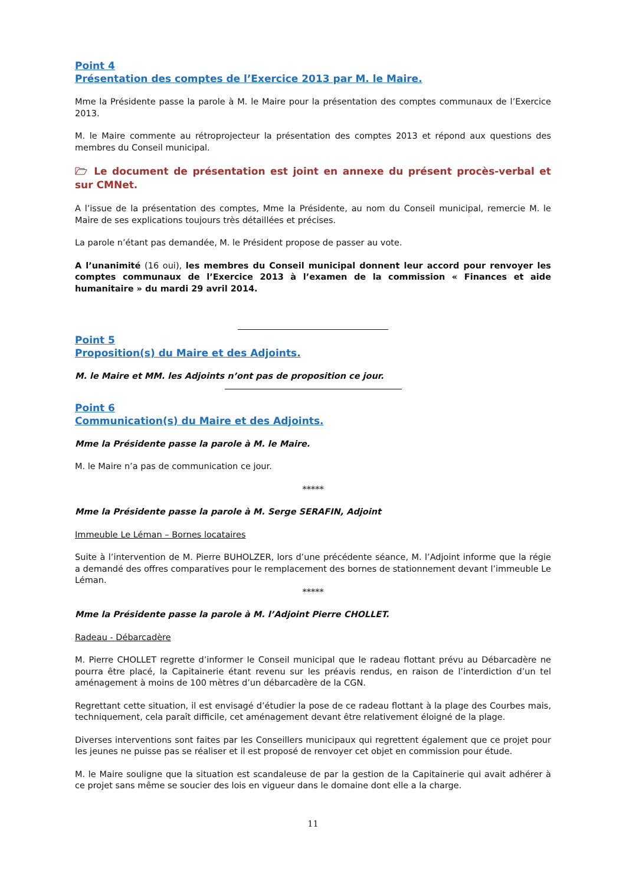Point 4
Présentation des comptes de l’Exercice 2013 par M. le Maire.
Mme la Présidente passe la parole à M. le Maire pour la présentation des comptes communaux de l’Exercice 2013.
M. le Maire commente au rétroprojecteur la présentation des comptes 2013 et répond aux questions des membres du Conseil municipal.
🗁 Le document de présentation est joint en annexe du présent procès-verbal et sur CMNet.
A l’issue de la présentation des comptes, Mme la Présidente, au nom du Conseil municipal, remercie M. le Maire de ses explications toujours très détaillées et précises.
La parole n’étant pas demandée, M. le Président propose de passer au vote.
A l’unanimité (16 oui), les membres du Conseil municipal donnent leur accord pour renvoyer les comptes communaux de l’Exercice 2013 à l’examen de la commission « Finances et aide humanitaire » du mardi 29 avril 2014.
Point 5
Proposition(s) du Maire et des Adjoints.
M. le Maire et MM. les Adjoints n’ont pas de proposition ce jour.
Point 6
Communication(s) du Maire et des Adjoints.
Mme la Présidente passe la parole à M. le Maire.
M. le Maire n’a pas de communication ce jour.
*****
Mme la Présidente passe la parole à M. Serge SERAFIN, Adjoint
Immeuble Le Léman – Bornes locataires
Suite à l’intervention de M. Pierre BUHOLZER, lors d’une précédente séance, M. l’Adjoint informe que la régie a demandé des offres comparatives pour le remplacement des bornes de stationnement devant l’immeuble Le Léman.
*****
Mme la Présidente passe la parole à M. l’Adjoint Pierre CHOLLET.
Radeau - Débarcadère
M. Pierre CHOLLET regrette d’informer le Conseil municipal que le radeau flottant prévu au Débarcadère ne pourra être placé, la Capitainerie étant revenu sur les préavis rendus, en raison de l’interdiction d’un tel aménagement à moins de 100 mètres d’un débarcadère de la CGN.
Regrettant cette situation, il est envisagé d’étudier la pose de ce radeau flottant à la plage des Courbes mais, techniquement, cela paraît difficile, cet aménagement devant être relativement éloigné de la plage.
Diverses interventions sont faites par les Conseillers municipaux qui regrettent également que ce projet pour les jeunes ne puisse pas se réaliser et il est proposé de renvoyer cet objet en commission pour étude.
M. le Maire souligne que la situation est scandaleuse de par la gestion de la Capitainerie qui avait adhérer à ce projet sans même se soucier des lois en vigueur dans le domaine dont elle a la charge.
11